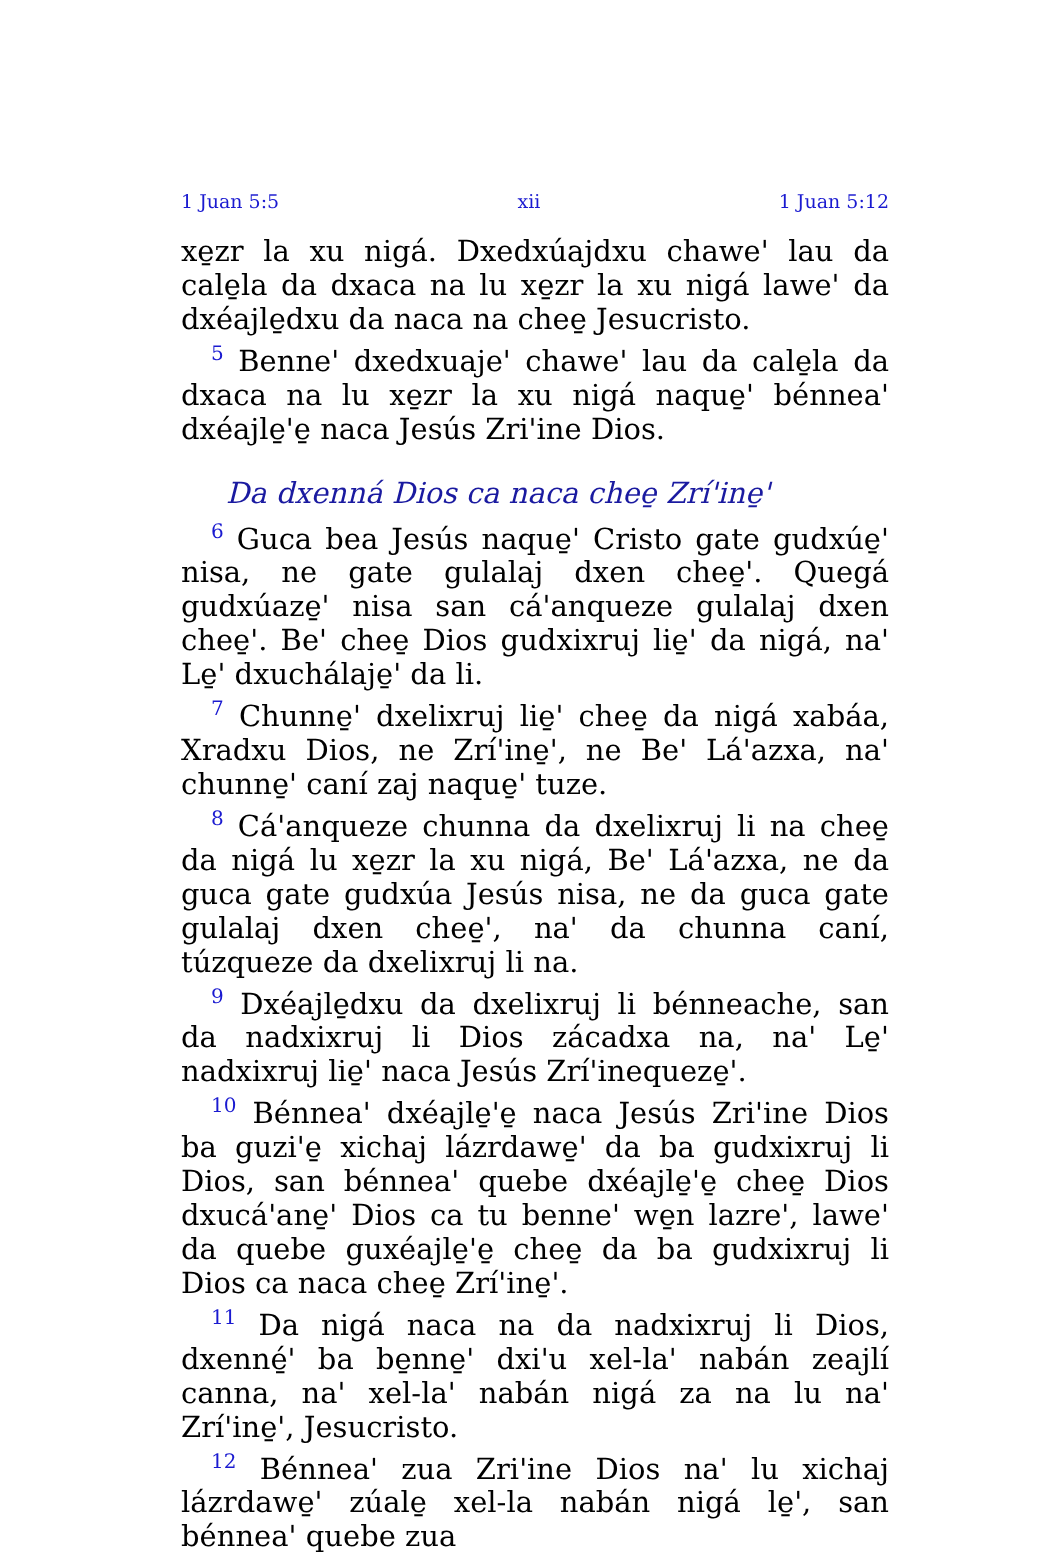1 Juan 5:5 xii 1 Juan 5:12
xe̱zr la xu nigá. Dxedxúajdxu chawe' lau da cale̱la da dxaca na lu xe̱zr la xu nigá lawe' da dxéajle̱dxu da naca na chee̱ Jesucristo.
<sup>5</sup> Benne' dxedxuaje' chawe' lau da cale̱la da dxaca na lu xe̱zr la xu nigá naque̱' bénnea' dxéajle̱'e̱ naca Jesús Zri'ine Dios.
Da dxenná Dios ca naca chee̱ Zrí'ine̱'
<sup>6</sup> Guca bea Jesús naque̱' Cristo gate gudxúe̱' nisa, ne gate gulalaj dxen chee̱'. Quegá gudxúaze̱' nisa san cá'anqueze gulalaj dxen chee̱'. Be' chee̱ Dios gudxixruj lie̱' da nigá, na' Le̱' dxuchálaje̱' da li.
<sup>7</sup> Chunne̱' dxelixruj lie̱' chee̱ da nigá xabáa, Xradxu Dios, ne Zrí'ine̱', ne Be' Lá'azxa, na' chunne̱' caní zaj naque̱' tuze.
<sup>8</sup> Cá'anqueze chunna da dxelixruj li na chee̱ da nigá lu xe̱zr la xu nigá, Be' Lá'azxa, ne da guca gate gudxúa Jesús nisa, ne da guca gate gulalaj dxen chee̱', na' da chunna caní, túzqueze da dxelixruj li na.
<sup>9</sup> Dxéajle̱dxu da dxelixruj li bénneache, san da nadxixruj li Dios zácadxa na, na' Le̱' nadxixruj lie̱' naca Jesús Zrí'inequeze̱'.
<sup>10</sup> Bénnea' dxéajle̱'e̱ naca Jesús Zri'ine Dios ba guzi'e̱ xichaj lázrdawe̱' da ba gudxixruj li Dios, san bénnea' quebe dxéajle̱'e̱ chee̱ Dios dxucá'ane̱' Dios ca tu benne' we̱n lazre', lawe' da quebe guxéajle̱'e̱ chee̱ da ba gudxixruj li Dios ca naca chee̱ Zrí'ine̱'.
<sup>11</sup> Da nigá naca na da nadxixruj li Dios, dxenné̱' ba be̱nne̱' dxi'u xel-la' nabán zeajlí canna, na' xel-la' nabán nigá za na lu na' Zrí'ine̱', Jesucristo.
<sup>12</sup> Bénnea' zua Zri'ine Dios na' lu xichaj lázrdawe̱' zúale̱ xel-la nabán nigá le̱', san bénnea' quebe zua